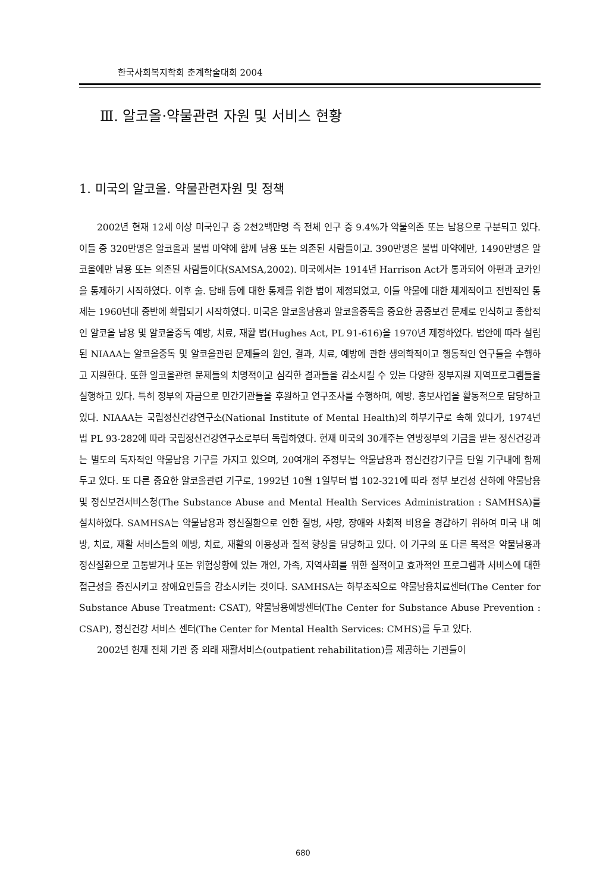한국사회복지학회 춘계학술대회 2004
Ⅲ. 알코올·약물관련 자원 및 서비스 현황
1. 미국의 알코올. 약물관련자원 및 정책
2002년 현재 12세 이상 미국인구 중 2천2백만명 즉 전체 인구 중 9.4%가 약물의존 또는 남용으로 구분되고 있다. 이들 중 320만명은 알코올과 불법 마약에 함께 남용 또는 의존된 사람들이고. 390만명은 불법 마약에만, 1490만명은 알코올에만 남용 또는 의존된 사람들이다(SAMSA,2002). 미국에서는 1914년 Harrison Act가 통과되어 아편과 코카인을 통제하기 시작하였다. 이후 술. 담배 등에 대한 통제를 위한 법이 제정되었고, 이들 약물에 대한 체계적이고 전반적인 통제는 1960년대 중반에 확립되기 시작하였다. 미국은 알코올남용과 알코올중독을 중요한 공중보건 문제로 인식하고 종합적인 알코올 남용 및 알코올중독 예방, 치료, 재활 법(Hughes Act, PL 91-616)을 1970년 제정하였다. 법안에 따라 설립된 NIAAA는 알코올중독 및 알코올관련 문제들의 원인, 결과, 치료, 예방에 관한 생의학적이고 행동적인 연구들을 수행하고 지원한다. 또한 알코올관련 문제들의 치명적이고 심각한 결과들을 감소시킬 수 있는 다양한 정부지원 지역프로그램들을 실행하고 있다. 특히 정부의 자금으로 민간기관들을 후원하고 연구조사를 수행하며, 예방. 홍보사업을 활동적으로 담당하고 있다. NIAAA는 국립정신건강연구소(National Institute of Mental Health)의 하부기구로 속해 있다가, 1974년 법 PL 93-282에 따라 국립정신건강연구소로부터 독립하였다. 현재 미국의 30개주는 연방정부의 기금을 받는 정신건강과는 별도의 독자적인 약물남용 기구를 가지고 있으며, 20여개의 주정부는 약물남용과 정신건강기구를 단일 기구내에 함께 두고 있다. 또 다른 중요한 알코올관련 기구로, 1992년 10월 1일부터 법 102-321에 따라 정부 보건성 산하에 약물남용 및 정신보건서비스청(The Substance Abuse and Mental Health Services Administration : SAMHSA)를 설치하였다. SAMHSA는 약물남용과 정신질환으로 인한 질병, 사망, 장애와 사회적 비용을 경감하기 위하여 미국 내 예방, 치료, 재활 서비스들의 예방, 치료, 재활의 이용성과 질적 향상을 담당하고 있다. 이 기구의 또 다른 목적은 약물남용과 정신질환으로 고통받거나 또는 위험상황에 있는 개인, 가족, 지역사회를 위한 질적이고 효과적인 프로그램과 서비스에 대한 접근성을 증진시키고 장애요인들을 감소시키는 것이다. SAMHSA는 하부조직으로 약물남용치료센터(The Center for Substance Abuse Treatment: CSAT), 약물남용예방센터(The Center for Substance Abuse Prevention : CSAP), 정신건강 서비스 센터(The Center for Mental Health Services: CMHS)를 두고 있다.
2002년 현재 전체 기관 중 외래 재활서비스(outpatient rehabilitation)를 제공하는 기관들이
680